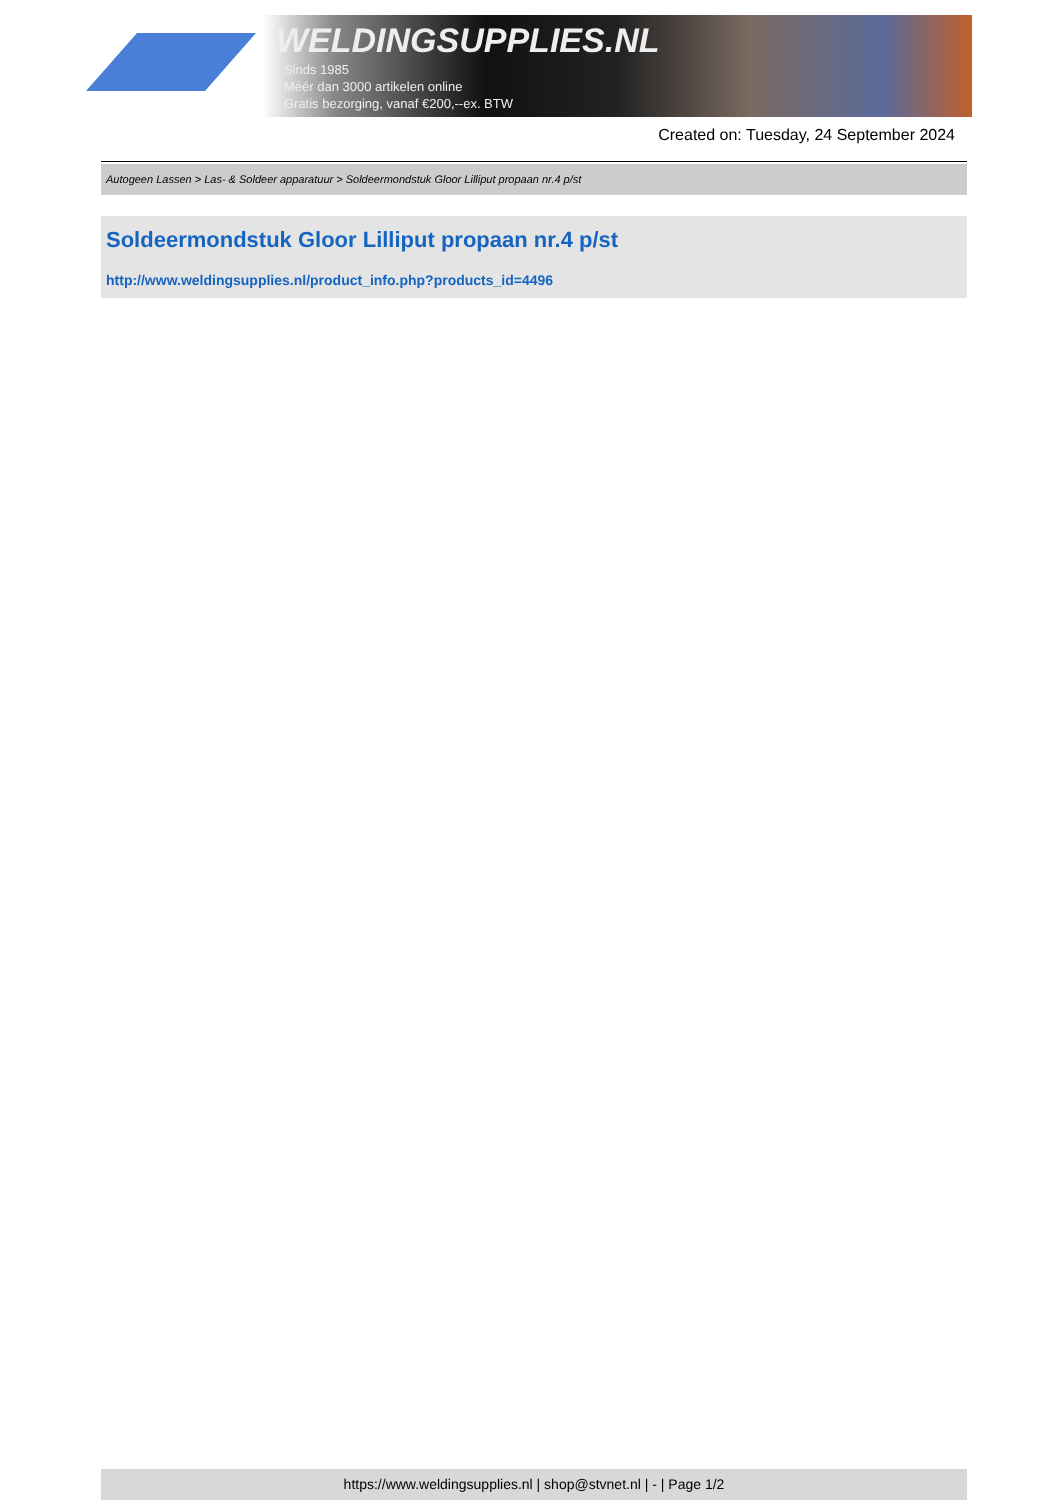WELDINGSUPPLIES.NL
- Sinds 1985
- Méér dan 3000 artikelen online
- Gratis bezorging, vanaf €200,--ex. BTW
Created on: Tuesday, 24 September 2024
Autogeen Lassen > Las- & Soldeer apparatuur > Soldeermondstuk Gloor Lilliput propaan nr.4 p/st
Soldeermondstuk Gloor Lilliput propaan nr.4 p/st
http://www.weldingsupplies.nl/product_info.php?products_id=4496
https://www.weldingsupplies.nl | shop@stvnet.nl | - | Page 1/2